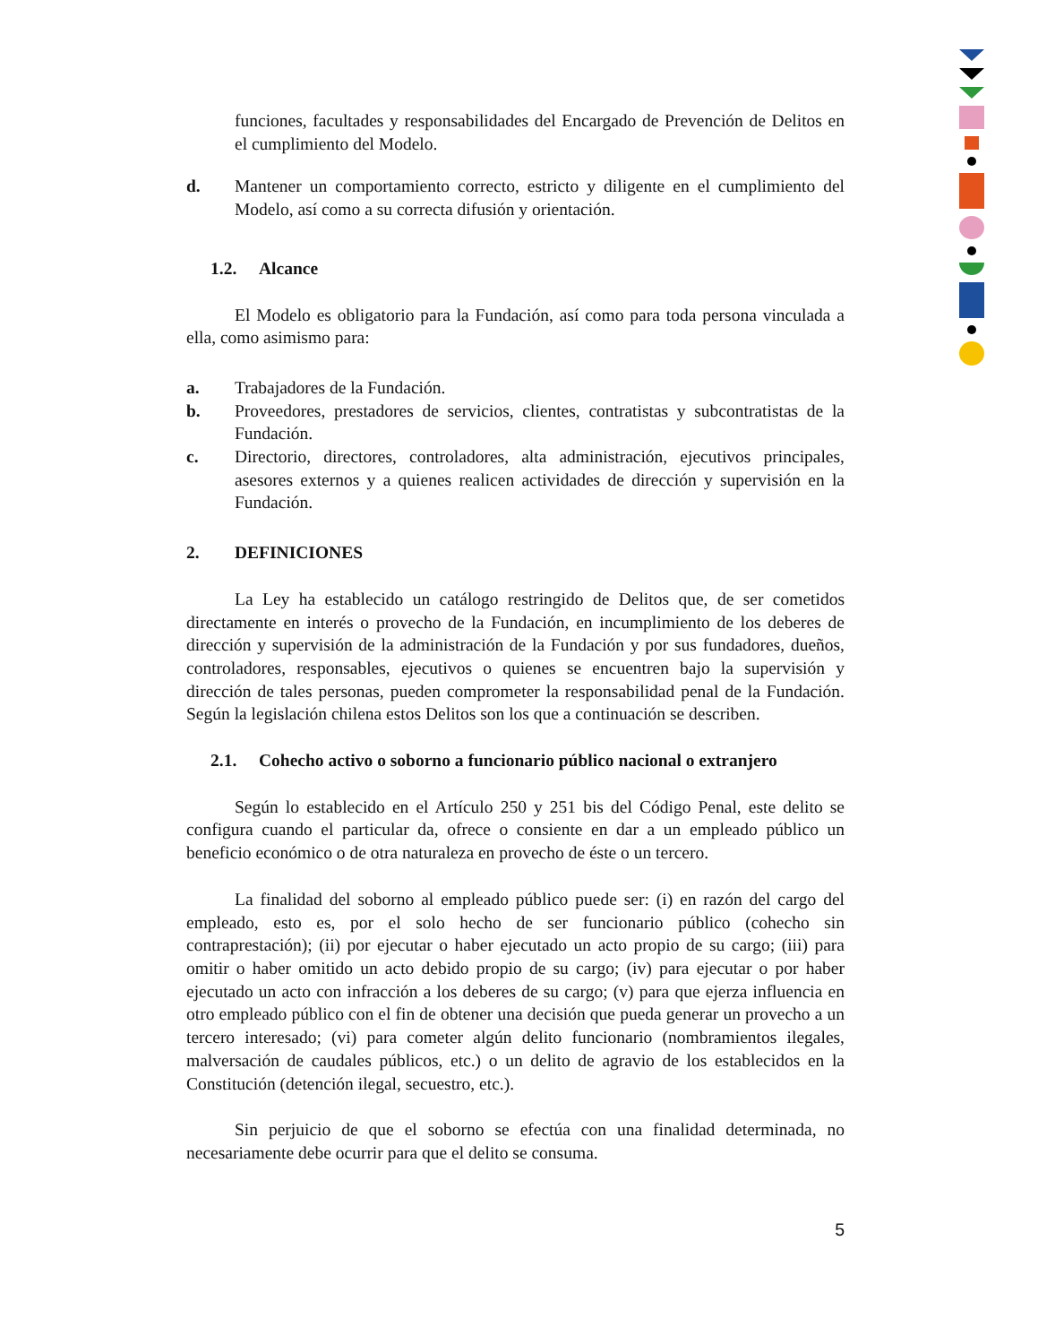funciones, facultades y responsabilidades del Encargado de Prevención de Delitos en el cumplimiento del Modelo.
d. Mantener un comportamiento correcto, estricto y diligente en el cumplimiento del Modelo, así como a su correcta difusión y orientación.
1.2. Alcance
El Modelo es obligatorio para la Fundación, así como para toda persona vinculada a ella, como asimismo para:
a. Trabajadores de la Fundación.
b. Proveedores, prestadores de servicios, clientes, contratistas y subcontratistas de la Fundación.
c. Directorio, directores, controladores, alta administración, ejecutivos principales, asesores externos y a quienes realicen actividades de dirección y supervisión en la Fundación.
2. DEFINICIONES
La Ley ha establecido un catálogo restringido de Delitos que, de ser cometidos directamente en interés o provecho de la Fundación, en incumplimiento de los deberes de dirección y supervisión de la administración de la Fundación y por sus fundadores, dueños, controladores, responsables, ejecutivos o quienes se encuentren bajo la supervisión y dirección de tales personas, pueden comprometer la responsabilidad penal de la Fundación. Según la legislación chilena estos Delitos son los que a continuación se describen.
2.1. Cohecho activo o soborno a funcionario público nacional o extranjero
Según lo establecido en el Artículo 250 y 251 bis del Código Penal, este delito se configura cuando el particular da, ofrece o consiente en dar a un empleado público un beneficio económico o de otra naturaleza en provecho de éste o un tercero.
La finalidad del soborno al empleado público puede ser: (i) en razón del cargo del empleado, esto es, por el solo hecho de ser funcionario público (cohecho sin contraprestación); (ii) por ejecutar o haber ejecutado un acto propio de su cargo; (iii) para omitir o haber omitido un acto debido propio de su cargo; (iv) para ejecutar o por haber ejecutado un acto con infracción a los deberes de su cargo; (v) para que ejerza influencia en otro empleado público con el fin de obtener una decisión que pueda generar un provecho a un tercero interesado; (vi) para cometer algún delito funcionario (nombramientos ilegales, malversación de caudales públicos, etc.) o un delito de agravio de los establecidos en la Constitución (detención ilegal, secuestro, etc.).
Sin perjuicio de que el soborno se efectúa con una finalidad determinada, no necesariamente debe ocurrir para que el delito se consuma.
5